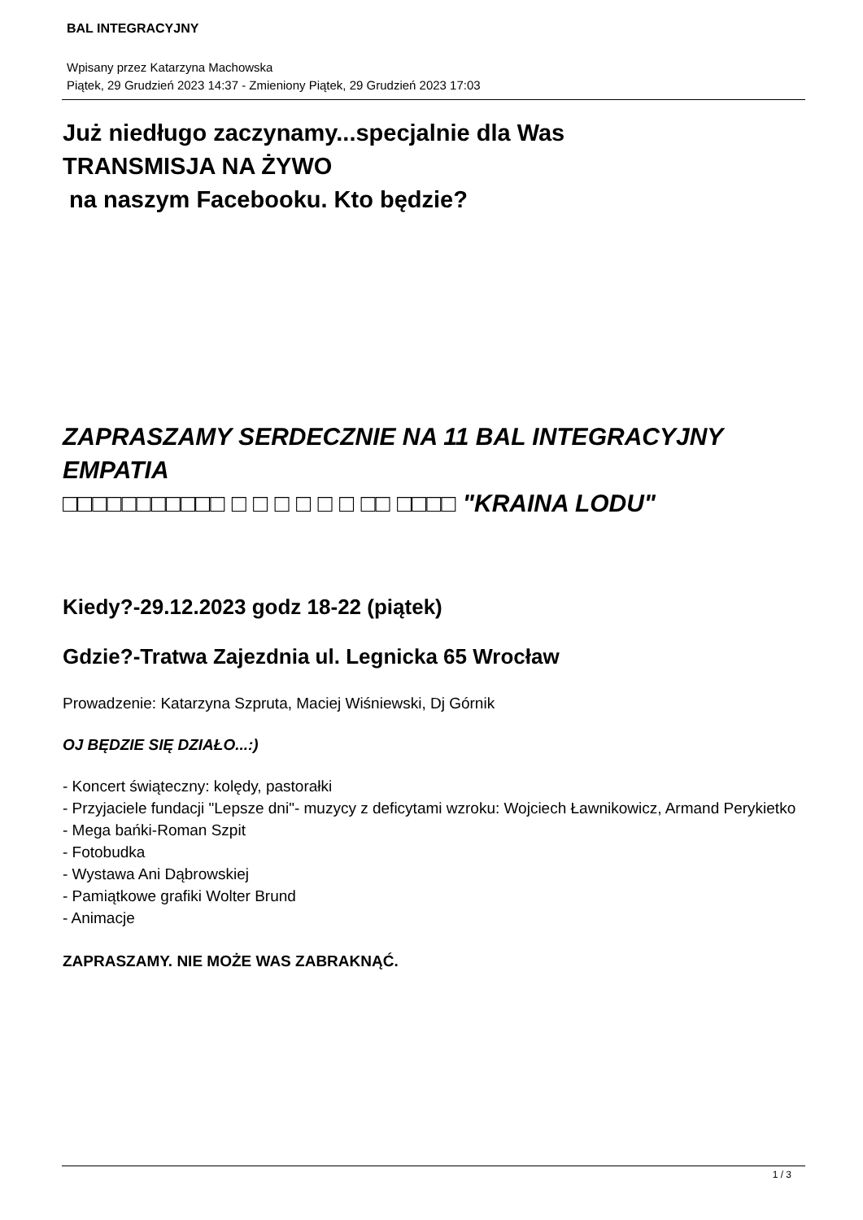BAL INTEGRACYJNY
Wpisany przez Katarzyna Machowska
Piątek, 29 Grudzień 2023 14:37 - Zmieniony Piątek, 29 Grudzień 2023 17:03
Już niedługo zaczynamy...specjalnie dla Was
TRANSMISJA NA ŻYWO
na naszym Facebooku. Kto będzie?
ZAPRASZAMY SERDECZNIE NA 11 BAL INTEGRACYJNY EMPATIA
□□□□□□□□□□□ □ □ □ □ □ □ □□ □□□□ "KRAINA LODU"
Kiedy?-29.12.2023 godz 18-22 (piątek)
Gdzie?-Tratwa Zajezdnia ul. Legnicka 65 Wrocław
Prowadzenie: Katarzyna Szpruta, Maciej Wiśniewski, Dj Górnik
OJ BĘDZIE SIĘ DZIAŁO...:)
- Koncert świąteczny: kolędy, pastorałki
- Przyjaciele fundacji "Lepsze dni"- muzycy z deficytami wzroku: Wojciech Ławnikowicz, Armand Perykietko
- Mega bańki-Roman Szpit
- Fotobudka
- Wystawa Ani Dąbrowskiej
- Pamiątkowe grafiki Wolter Brund
- Animacje
ZAPRASZAMY. NIE MOŻE WAS ZABRAKNĄĆ.
1 / 3